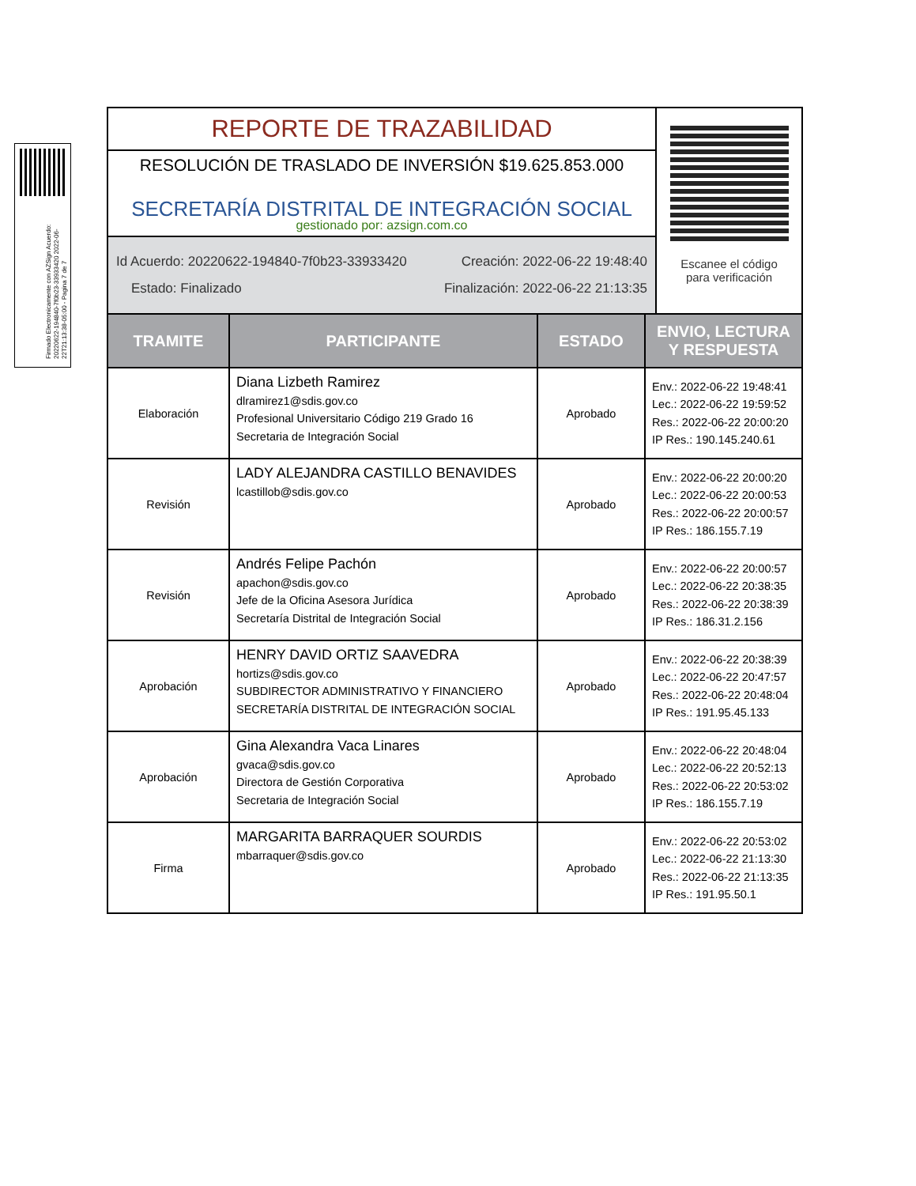Firmado Electronicamente con AZSign Acuerdo: 20220622-194840-7f0b23-33933420 2022-06-22T21:13:38-05:00 - Pagina 7 de 7
REPORTE DE TRAZABILIDAD
RESOLUCIÓN DE TRASLADO DE INVERSIÓN $19.625.853.000
SECRETARÍA DISTRITAL DE INTEGRACIÓN SOCIAL
gestionado por: azsign.com.co
Id Acuerdo: 20220622-194840-7f0b23-33933420 Creación: 2022-06-22 19:48:40
Estado: Finalizado Finalización: 2022-06-22 21:13:35
Escanee el código
para verificación
| TRAMITE | PARTICIPANTE | ESTADO | ENVIO, LECTURA Y RESPUESTA |
| --- | --- | --- | --- |
| Elaboración | Diana Lizbeth Ramirez dlramirez1@sdis.gov.co Profesional Universitario Código 219 Grado 16 Secretaria de Integración Social | Aprobado | Env.: 2022-06-22 19:48:41 Lec.: 2022-06-22 19:59:52 Res.: 2022-06-22 20:00:20 IP Res.: 190.145.240.61 |
| Revisión | LADY ALEJANDRA CASTILLO BENAVIDES lcastillob@sdis.gov.co | Aprobado | Env.: 2022-06-22 20:00:20 Lec.: 2022-06-22 20:00:53 Res.: 2022-06-22 20:00:57 IP Res.: 186.155.7.19 |
| Revisión | Andrés Felipe Pachón apachon@sdis.gov.co Jefe de la Oficina Asesora Jurídica Secretaría Distrital de Integración Social | Aprobado | Env.: 2022-06-22 20:00:57 Lec.: 2022-06-22 20:38:35 Res.: 2022-06-22 20:38:39 IP Res.: 186.31.2.156 |
| Aprobación | HENRY DAVID ORTIZ SAAVEDRA hortizs@sdis.gov.co SUBDIRECTOR ADMINISTRATIVO Y FINANCIERO SECRETARÍA DISTRITAL DE INTEGRACIÓN SOCIAL | Aprobado | Env.: 2022-06-22 20:38:39 Lec.: 2022-06-22 20:47:57 Res.: 2022-06-22 20:48:04 IP Res.: 191.95.45.133 |
| Aprobación | Gina Alexandra Vaca Linares gvaca@sdis.gov.co Directora de Gestión Corporativa Secretaria de Integración Social | Aprobado | Env.: 2022-06-22 20:48:04 Lec.: 2022-06-22 20:52:13 Res.: 2022-06-22 20:53:02 IP Res.: 186.155.7.19 |
| Firma | MARGARITA BARRAQUER SOURDIS mbarraquer@sdis.gov.co | Aprobado | Env.: 2022-06-22 20:53:02 Lec.: 2022-06-22 21:13:30 Res.: 2022-06-22 21:13:35 IP Res.: 191.95.50.1 |